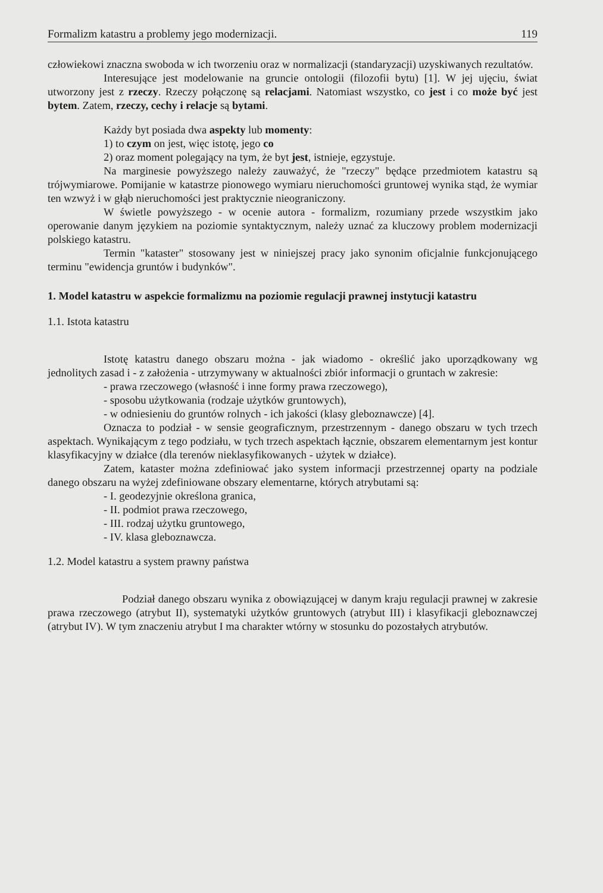Formalizm katastru a problemy jego modernizacji. 119
człowiekowi znaczna swoboda w ich tworzeniu oraz w normalizacji (standaryzacji) uzyskiwanych rezultatów.
Interesujące jest modelowanie na gruncie ontologii (filozofii bytu) [1]. W jej ujęciu, świat utworzony jest z rzeczy. Rzeczy połączonę są relacjami. Natomiast wszystko, co jest i co może być jest bytem. Zatem, rzeczy, cechy i relacje są bytami.
Każdy byt posiada dwa aspekty lub momenty:
1) to czym on jest, więc istotę, jego co
2) oraz moment polegający na tym, że byt jest, istnieje, egzystuje.
Na marginesie powyższego należy zauważyć, że "rzeczy" będące przedmiotem katastru są trójwymiarowe. Pomijanie w katastrze pionowego wymiaru nieruchomości gruntowej wynika stąd, że wymiar ten wzwyż i w głąb nieruchomości jest praktycznie nieograniczony.
W świetle powyższego - w ocenie autora - formalizm, rozumiany przede wszystkim jako operowanie danym językiem na poziomie syntaktycznym, należy uznać za kluczowy problem modernizacji polskiego katastru.
Termin "kataster" stosowany jest w niniejszej pracy jako synonim oficjalnie funkcjonującego terminu "ewidencja gruntów i budynków".
1. Model katastru w aspekcie formalizmu na poziomie regulacji prawnej instytucji katastru
1.1. Istota katastru
Istotę katastru danego obszaru można - jak wiadomo - określić jako uporządkowany wg jednolitych zasad i - z założenia - utrzymywany w aktualności zbiór informacji o gruntach w zakresie:
- prawa rzeczowego (własność i inne formy prawa rzeczowego),
- sposobu użytkowania (rodzaje użytków gruntowych),
- w odniesieniu do gruntów rolnych - ich jakości (klasy gleboznawcze) [4].
Oznacza to podział - w sensie geograficznym, przestrzennym - danego obszaru w tych trzech aspektach. Wynikającym z tego podziału, w tych trzech aspektach łącznie, obszarem elementarnym jest kontur klasyfikacyjny w działce (dla terenów nieklasyfikowanych - użytek w działce).
Zatem, kataster można zdefiniować jako system informacji przestrzennej oparty na podziale danego obszaru na wyżej zdefiniowane obszary elementarne, których atrybutami są:
- I. geodezyjnie określona granica,
- II. podmiot prawa rzeczowego,
- III. rodzaj użytku gruntowego,
- IV. klasa gleboznawcza.
1.2. Model katastru a system prawny państwa
Podział danego obszaru wynika z obowiązującej w danym kraju regulacji prawnej w zakresie prawa rzeczowego (atrybut II), systematyki użytków gruntowych (atrybut III) i klasyfikacji gleboznawczej (atrybut IV). W tym znaczeniu atrybut I ma charakter wtórny w stosunku do pozostałych atrybutów.